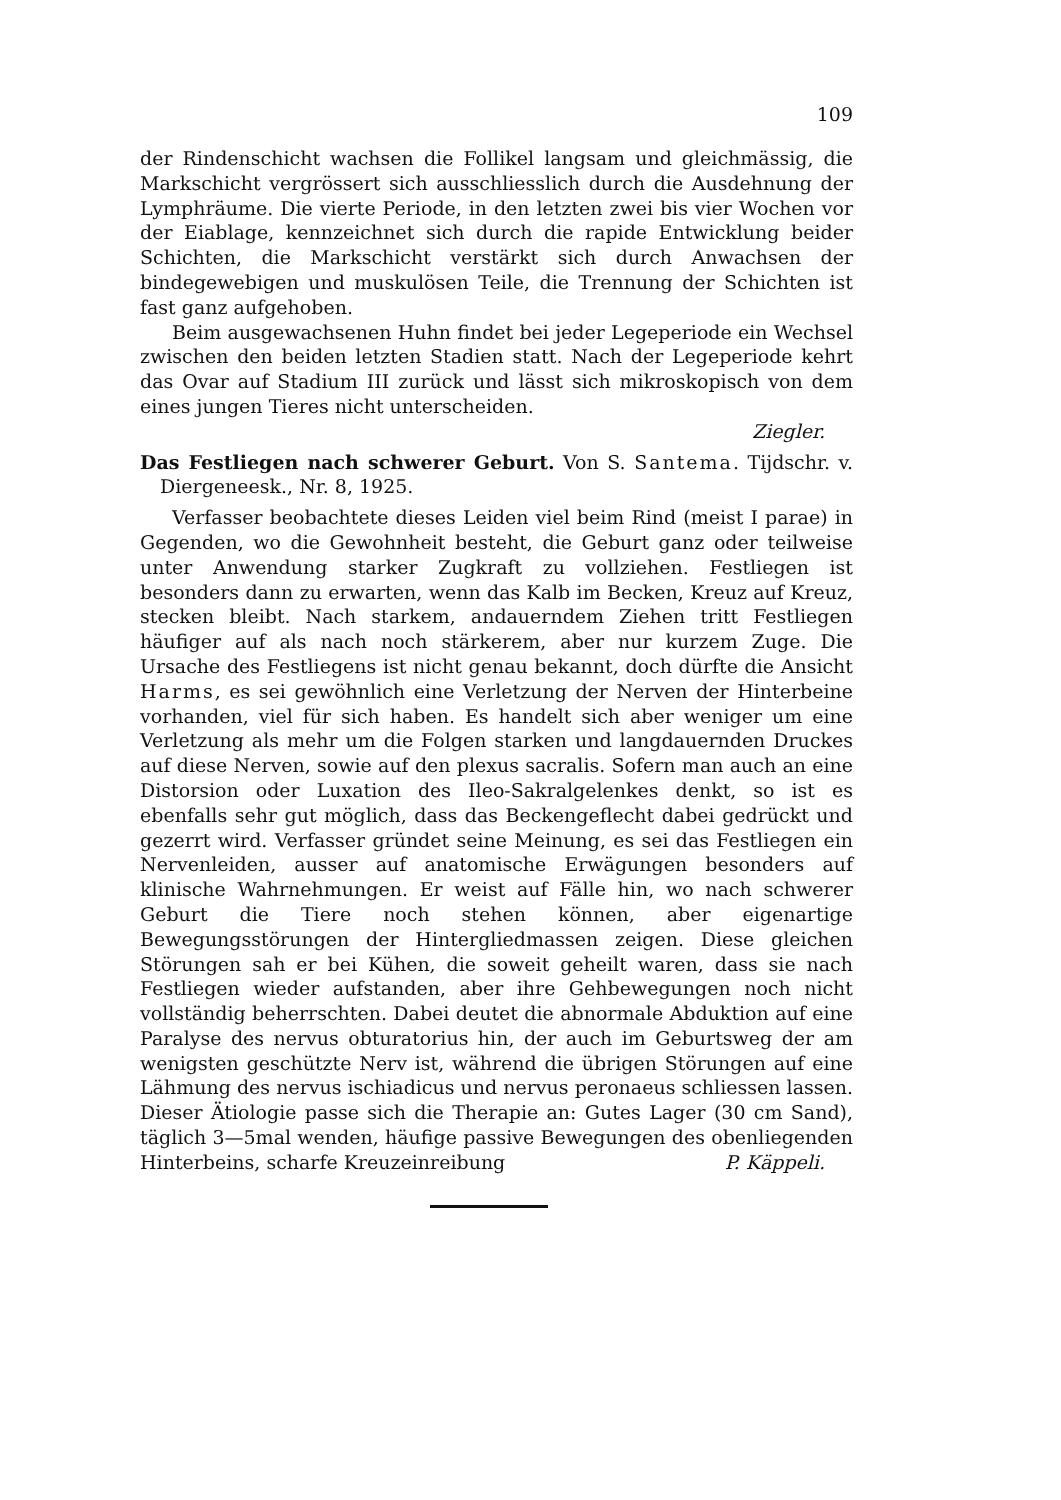109
der Rindenschicht wachsen die Follikel langsam und gleichmässig, die Markschicht vergrössert sich ausschliesslich durch die Ausdehnung der Lymphräume. Die vierte Periode, in den letzten zwei bis vier Wochen vor der Eiablage, kennzeichnet sich durch die rapide Entwicklung beider Schichten, die Markschicht verstärkt sich durch Anwachsen der bindegewebigen und muskulösen Teile, die Trennung der Schichten ist fast ganz aufgehoben.
Beim ausgewachsenen Huhn findet bei jeder Legeperiode ein Wechsel zwischen den beiden letzten Stadien statt. Nach der Legeperiode kehrt das Ovar auf Stadium III zurück und lässt sich mikroskopisch von dem eines jungen Tieres nicht unterscheiden.
Ziegler.
Das Festliegen nach schwerer Geburt. Von S. Santema. Tijdschr. v. Diergeneesk., Nr. 8, 1925.
Verfasser beobachtete dieses Leiden viel beim Rind (meist I parae) in Gegenden, wo die Gewohnheit besteht, die Geburt ganz oder teilweise unter Anwendung starker Zugkraft zu vollziehen. Festliegen ist besonders dann zu erwarten, wenn das Kalb im Becken, Kreuz auf Kreuz, stecken bleibt. Nach starkem, andauerndem Ziehen tritt Festliegen häufiger auf als nach noch stärkerem, aber nur kurzem Zuge. Die Ursache des Festliegens ist nicht genau bekannt, doch dürfte die Ansicht Harms, es sei gewöhnlich eine Verletzung der Nerven der Hinterbeine vorhanden, viel für sich haben. Es handelt sich aber weniger um eine Verletzung als mehr um die Folgen starken und langdauernden Druckes auf diese Nerven, sowie auf den plexus sacralis. Sofern man auch an eine Distorsion oder Luxation des Ileo-Sakralgelenkes denkt, so ist es ebenfalls sehr gut möglich, dass das Beckengeflecht dabei gedrückt und gezerrt wird. Verfasser gründet seine Meinung, es sei das Festliegen ein Nervenleiden, ausser auf anatomische Erwägungen besonders auf klinische Wahrnehmungen. Er weist auf Fälle hin, wo nach schwerer Geburt die Tiere noch stehen können, aber eigenartige Bewegungsstörungen der Hintergliedmassen zeigen. Diese gleichen Störungen sah er bei Kühen, die soweit geheilt waren, dass sie nach Festliegen wieder aufstanden, aber ihre Gehbewegungen noch nicht vollständig beherrschten. Dabei deutet die abnormale Abduktion auf eine Paralyse des nervus obturatorius hin, der auch im Geburtsweg der am wenigsten geschützte Nerv ist, während die übrigen Störungen auf eine Lähmung des nervus ischiadicus und nervus peronaeus schliessen lassen. Dieser Ätiologie passe sich die Therapie an: Gutes Lager (30 cm Sand), täglich 3—5mal wenden, häufige passive Bewegungen des obenliegenden Hinterbeins, scharfe Kreuzeinreibung P. Käppeli.